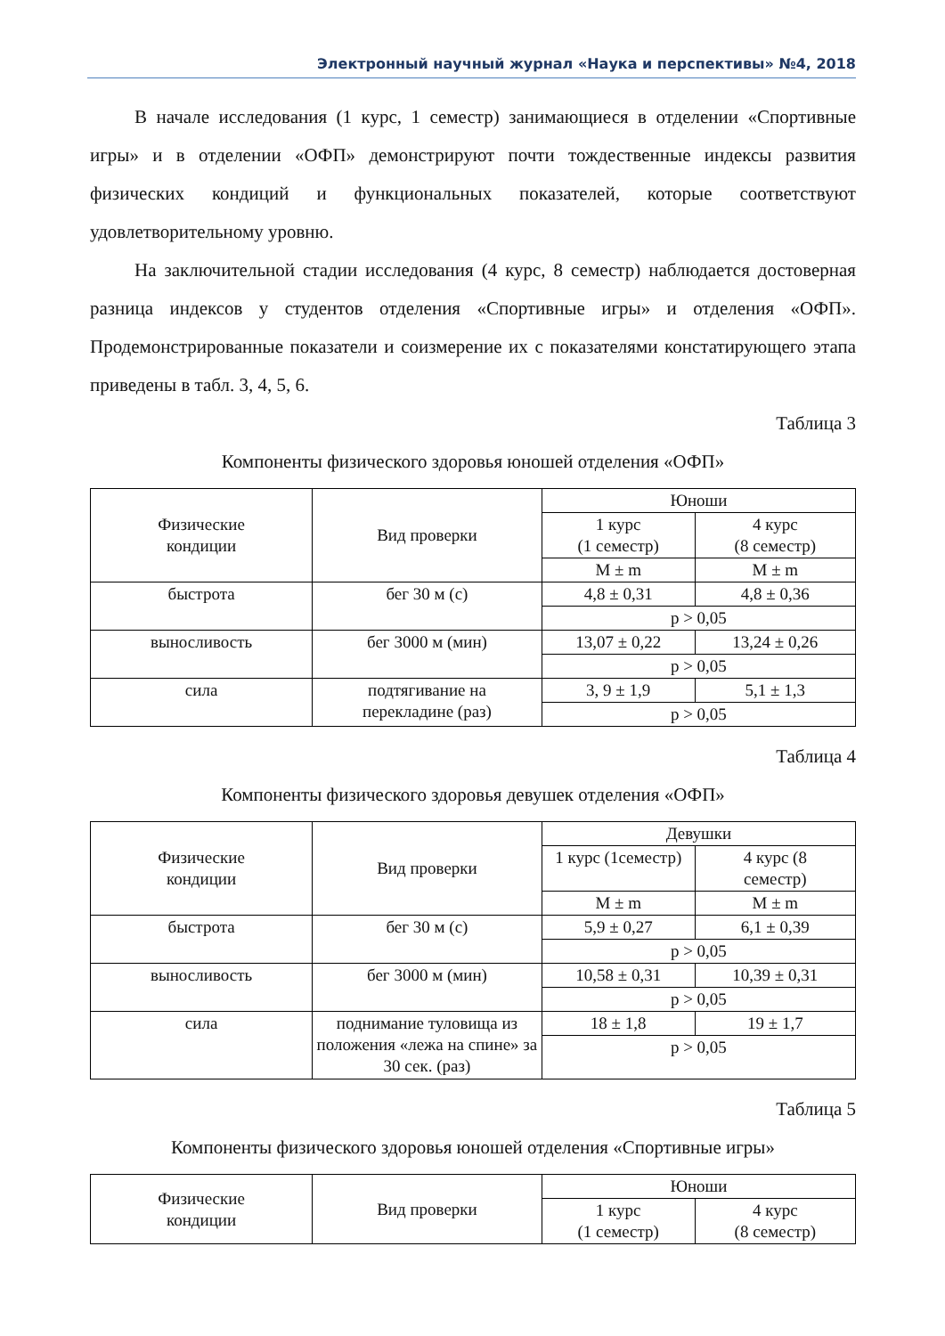Электронный научный журнал «Наука и перспективы» №4, 2018
В начале исследования (1 курс, 1 семестр) занимающиеся в отделении «Спортивные игры» и в отделении «ОФП» демонстрируют почти тождественные индексы развития физических кондиций и функциональных показателей, которые соответствуют удовлетворительному уровню.
На заключительной стадии исследования (4 курс, 8 семестр) наблюдается достоверная разница индексов у студентов отделения «Спортивные игры» и отделения «ОФП». Продемонстрированные показатели и соизмерение их с показателями констатирующего этапа приведены в табл. 3, 4, 5, 6.
Таблица 3
Компоненты физического здоровья юношей отделения «ОФП»
| Физические кондиции | Вид проверки | Юноши | |
| --- | --- | --- | --- |
| | | 1 курс (1 семестр) | 4 курс (8 семестр) |
| | | M ± m | M ± m |
| быстрота | бег 30 м (с) | 4,8 ± 0,31 | 4,8 ± 0,36 |
| | | p > 0,05 | |
| выносливость | бег 3000 м (мин) | 13,07 ± 0,22 | 13,24 ± 0,26 |
| | | p > 0,05 | |
| сила | подтягивание на перекладине (раз) | 3, 9 ± 1,9 | 5,1 ± 1,3 |
| | | p > 0,05 | |
Таблица 4
Компоненты физического здоровья девушек отделения «ОФП»
| Физические кондиции | Вид проверки | Девушки | |
| --- | --- | --- | --- |
| | | 1 курс (1семестр) | 4 курс (8 семестр) |
| | | M ± m | M ± m |
| быстрота | бег 30 м (с) | 5,9 ± 0,27 | 6,1 ± 0,39 |
| | | p > 0,05 | |
| выносливость | бег 3000 м (мин) | 10,58 ± 0,31 | 10,39 ± 0,31 |
| | | p > 0,05 | |
| сила | поднимание туловища из положения «лежа на спине» за 30 сек. (раз) | 18 ± 1,8 | 19 ± 1,7 |
| | | p > 0,05 | |
Таблица 5
Компоненты физического здоровья юношей отделения «Спортивные игры»
| Физические кондиции | Вид проверки | Юноши | |
| --- | --- | --- | --- |
| | | 1 курс (1 семестр) | 4 курс (8 семестр) |